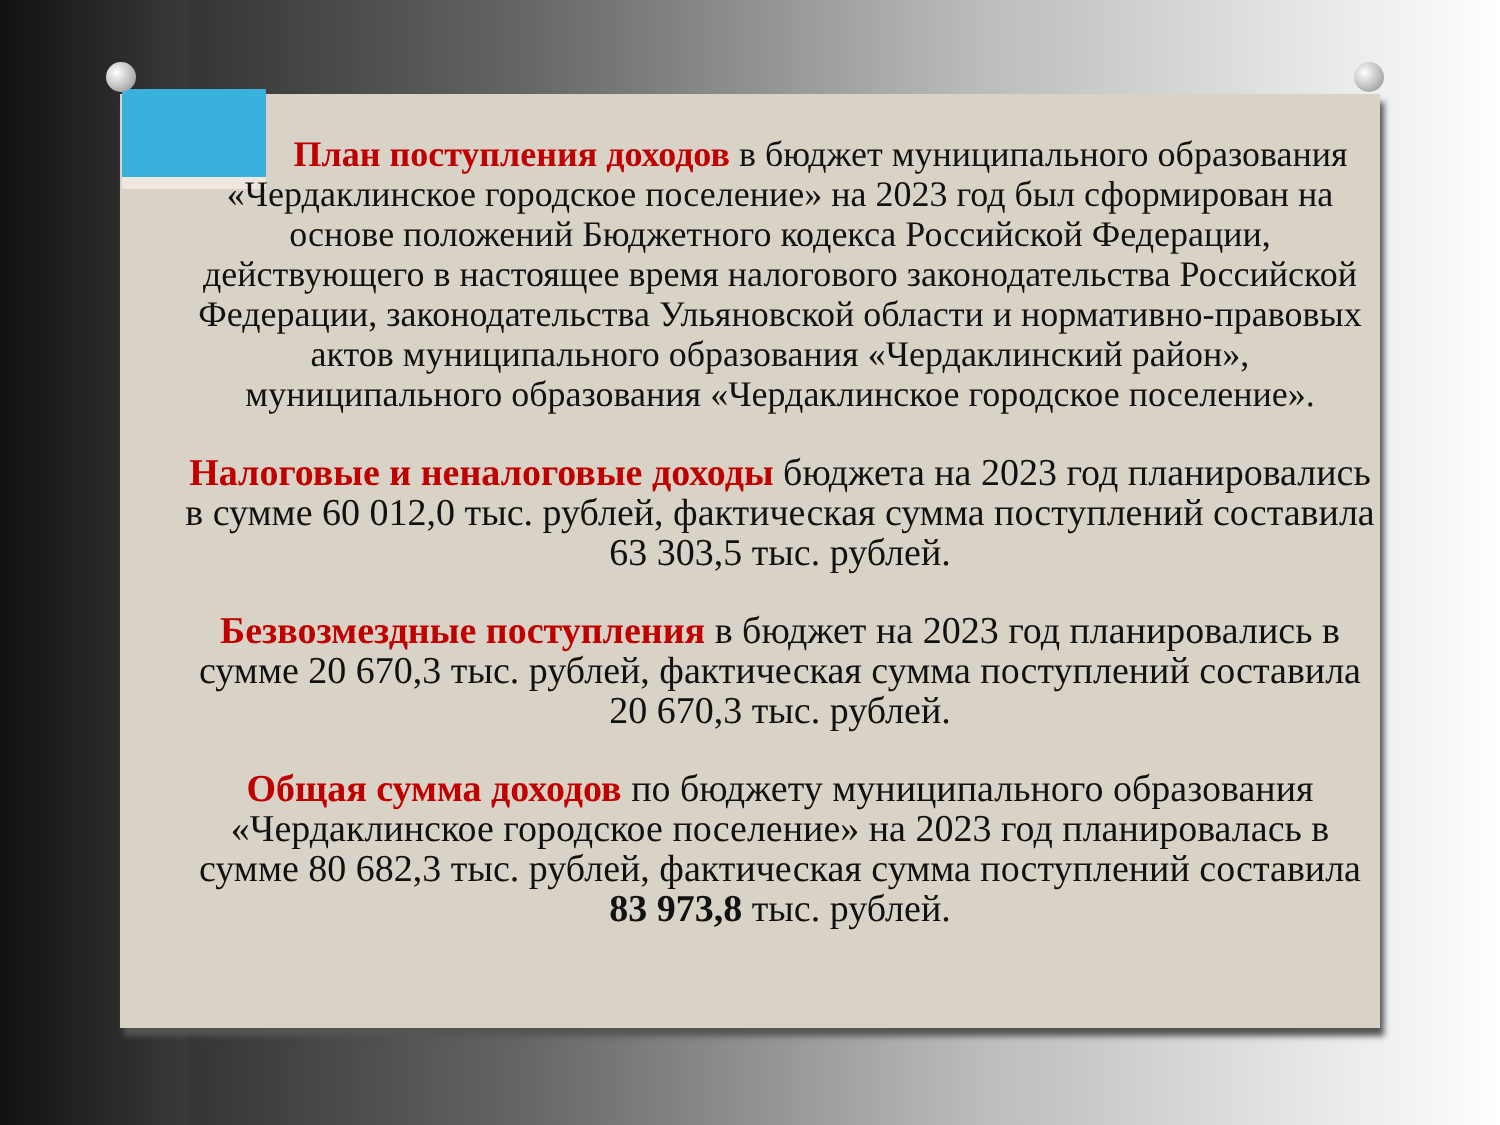План поступления доходов в бюджет муниципального образования «Чердаклинское городское поселение» на 2023 год был сформирован на основе положений Бюджетного кодекса Российской Федерации, действующего в настоящее время налогового законодательства Российской Федерации, законодательства Ульяновской области и нормативно-правовых актов муниципального образования «Чердаклинский район», муниципального образования «Чердаклинское городское поселение».
Налоговые и неналоговые доходы бюджета на 2023 год планировались в сумме 60 012,0 тыс. рублей, фактическая сумма поступлений составила 63 303,5 тыс. рублей.
Безвозмездные поступления в бюджет на 2023 год планировались в сумме 20 670,3 тыс. рублей, фактическая сумма поступлений составила 20 670,3 тыс. рублей.
Общая сумма доходов по бюджету муниципального образования «Чердаклинское городское поселение» на 2023 год планировалась в сумме 80 682,3 тыс. рублей, фактическая сумма поступлений составила 83 973,8 тыс. рублей.